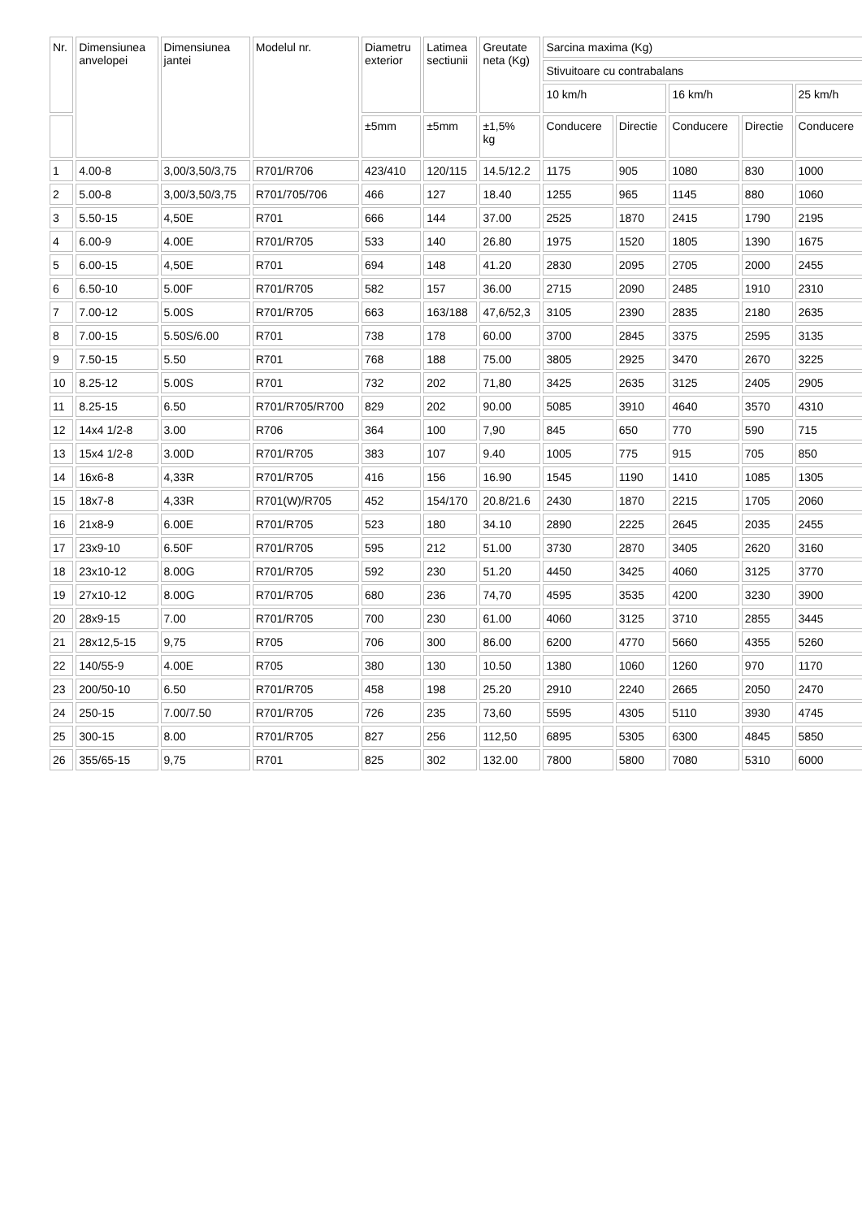| Nr. | Dimensiunea anvelopei | Dimensiunea jantei | Modelul nr. | Diametru exterior | Latimea sectiunii | Greutate neta (Kg) | Sarcina maxima (Kg) | | | | |
| --- | --- | --- | --- | --- | --- | --- | --- | --- | --- | --- | --- |
| | | | | | | | Stivuitoare cu contrabalans | | | | |
| | | | | | | | 10 km/h | | 16 km/h | | 25 km/h |
| | | | | ±5mm | ±5mm | ±1,5% kg | Conducere | Directie | Conducere | Directie | Conducere |
| 1 | 4.00-8 | 3,00/3,50/3,75 | R701/R706 | 423/410 | 120/115 | 14.5/12.2 | 1175 | 905 | 1080 | 830 | 1000 |
| 2 | 5.00-8 | 3,00/3,50/3,75 | R701/705/706 | 466 | 127 | 18.40 | 1255 | 965 | 1145 | 880 | 1060 |
| 3 | 5.50-15 | 4,50E | R701 | 666 | 144 | 37.00 | 2525 | 1870 | 2415 | 1790 | 2195 |
| 4 | 6.00-9 | 4.00E | R701/R705 | 533 | 140 | 26.80 | 1975 | 1520 | 1805 | 1390 | 1675 |
| 5 | 6.00-15 | 4,50E | R701 | 694 | 148 | 41.20 | 2830 | 2095 | 2705 | 2000 | 2455 |
| 6 | 6.50-10 | 5.00F | R701/R705 | 582 | 157 | 36.00 | 2715 | 2090 | 2485 | 1910 | 2310 |
| 7 | 7.00-12 | 5.00S | R701/R705 | 663 | 163/188 | 47,6/52,3 | 3105 | 2390 | 2835 | 2180 | 2635 |
| 8 | 7.00-15 | 5.50S/6.00 | R701 | 738 | 178 | 60.00 | 3700 | 2845 | 3375 | 2595 | 3135 |
| 9 | 7.50-15 | 5.50 | R701 | 768 | 188 | 75.00 | 3805 | 2925 | 3470 | 2670 | 3225 |
| 10 | 8.25-12 | 5.00S | R701 | 732 | 202 | 71,80 | 3425 | 2635 | 3125 | 2405 | 2905 |
| 11 | 8.25-15 | 6.50 | R701/R705/R700 | 829 | 202 | 90.00 | 5085 | 3910 | 4640 | 3570 | 4310 |
| 12 | 14x4 1/2-8 | 3.00 | R706 | 364 | 100 | 7,90 | 845 | 650 | 770 | 590 | 715 |
| 13 | 15x4 1/2-8 | 3.00D | R701/R705 | 383 | 107 | 9.40 | 1005 | 775 | 915 | 705 | 850 |
| 14 | 16x6-8 | 4,33R | R701/R705 | 416 | 156 | 16.90 | 1545 | 1190 | 1410 | 1085 | 1305 |
| 15 | 18x7-8 | 4,33R | R701(W)/R705 | 452 | 154/170 | 20.8/21.6 | 2430 | 1870 | 2215 | 1705 | 2060 |
| 16 | 21x8-9 | 6.00E | R701/R705 | 523 | 180 | 34.10 | 2890 | 2225 | 2645 | 2035 | 2455 |
| 17 | 23x9-10 | 6.50F | R701/R705 | 595 | 212 | 51.00 | 3730 | 2870 | 3405 | 2620 | 3160 |
| 18 | 23x10-12 | 8.00G | R701/R705 | 592 | 230 | 51.20 | 4450 | 3425 | 4060 | 3125 | 3770 |
| 19 | 27x10-12 | 8.00G | R701/R705 | 680 | 236 | 74,70 | 4595 | 3535 | 4200 | 3230 | 3900 |
| 20 | 28x9-15 | 7.00 | R701/R705 | 700 | 230 | 61.00 | 4060 | 3125 | 3710 | 2855 | 3445 |
| 21 | 28x12,5-15 | 9,75 | R705 | 706 | 300 | 86.00 | 6200 | 4770 | 5660 | 4355 | 5260 |
| 22 | 140/55-9 | 4.00E | R705 | 380 | 130 | 10.50 | 1380 | 1060 | 1260 | 970 | 1170 |
| 23 | 200/50-10 | 6.50 | R701/R705 | 458 | 198 | 25.20 | 2910 | 2240 | 2665 | 2050 | 2470 |
| 24 | 250-15 | 7.00/7.50 | R701/R705 | 726 | 235 | 73,60 | 5595 | 4305 | 5110 | 3930 | 4745 |
| 25 | 300-15 | 8.00 | R701/R705 | 827 | 256 | 112,50 | 6895 | 5305 | 6300 | 4845 | 5850 |
| 26 | 355/65-15 | 9,75 | R701 | 825 | 302 | 132.00 | 7800 | 5800 | 7080 | 5310 | 6000 |